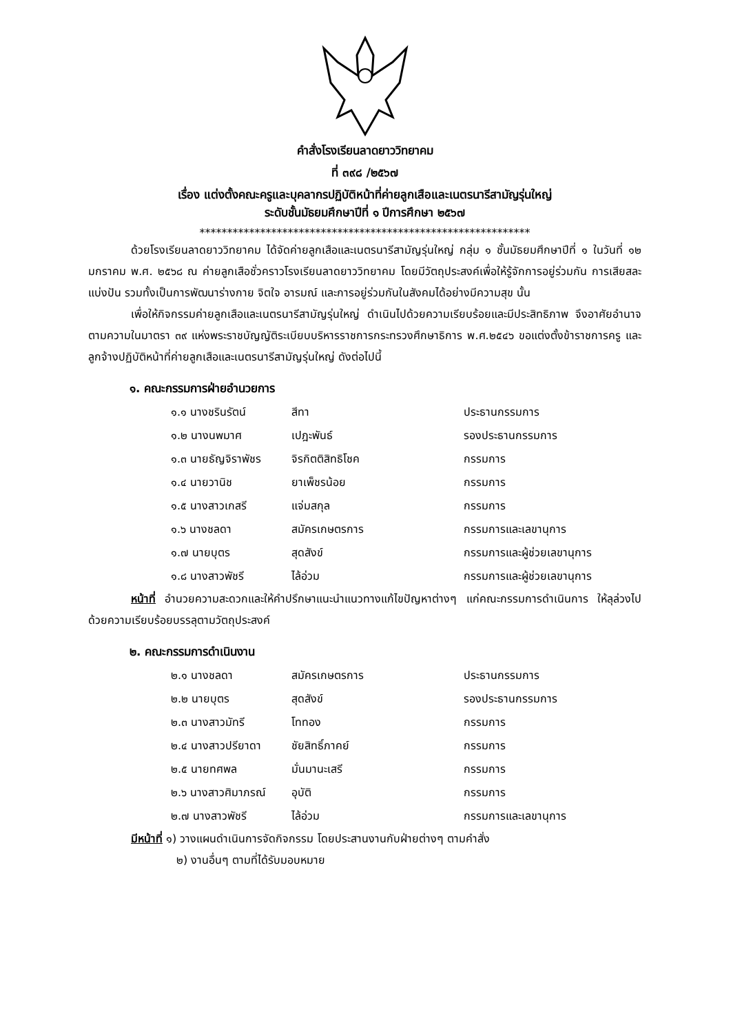คำสั่งโรงเรียนลาดยาววิทยาคม
ที่ ๓๙๘ /๒๕๖๗
เรื่อง แต่งตั้งคณะครูและบุคลากรปฏิบัติหน้าที่ค่ายลูกเสือและเนตรนารีสามัญรุ่นใหญ่
ระดับชั้นมัธยมศึกษาปีที่ ๑ ปีการศึกษา ๒๕๖๗
************************************************************
ด้วยโรงเรียนลาดยาววิทยาคม ได้จัดค่ายลูกเสือและเนตรนารีสามัญรุ่นใหญ่ กลุ่ม ๑ ชั้นมัธยมศึกษาปีที่ ๑ ในวันที่ ๑๒ มกราคม พ.ศ. ๒๕๖๘ ณ ค่ายลูกเสือชั่วคราวโรงเรียนลาดยาววิทยาคม โดยมีวัตถุประสงค์เพื่อให้รู้จักการอยู่ร่วมกัน การเสียสละแบ่งปัน รวมทั้งเป็นการพัฒนาร่างกาย จิตใจ อารมณ์ และการอยู่ร่วมกันในสังคมได้อย่างมีความสุข นั้น
เพื่อให้กิจกรรมค่ายลูกเสือและเนตรนารีสามัญรุ่นใหญ่ ดำเนินไปด้วยความเรียบร้อยและมีประสิทธิภาพ จึงอาศัยอำนาจตามความในมาตรา ๓๙ แห่งพระราชบัญญัติระเบียบบริหารราชการกระทรวงศึกษาธิการ พ.ศ.๒๕๔๖ ขอแต่งตั้งข้าราชการครู และลูกจ้างปฏิบัติหน้าที่ค่ายลูกเสือและเนตรนารีสามัญรุ่นใหญ่ ดังต่อไปนี้
๑. คณะกรรมการฝ่ายอำนวยการ
| ๑.๑ นางชรินรัตน์ | สีทา | ประธานกรรมการ |
| ๑.๒ นางนพมาศ | เปฎะพันธ์ | รองประธานกรรมการ |
| ๑.๓ นายธัญจิราพัชร | จิรกิตติสิทธิโชค | กรรมการ |
| ๑.๔ นายวานิช | ยาเพ็ชรน้อย | กรรมการ |
| ๑.๕ นางสาวเกสรี | แจ่มสกุล | กรรมการ |
| ๑.๖ นางชลดา | สมัครเกษตรการ | กรรมการและเลขานุการ |
| ๑.๗ นายบุตร | สุดสังข์ | กรรมการและผู้ช่วยเลขานุการ |
| ๑.๘ นางสาวพัชรี | ไล้อ่วม | กรรมการและผู้ช่วยเลขานุการ |
หน้าที่ อำนวยความสะดวกและให้คำปรึกษาแนะนำแนวทางแก้ไขปัญหาต่างๆ แก่คณะกรรมการดำเนินการ ให้ลุล่วงไปด้วยความเรียบร้อยบรรลุตามวัตถุประสงค์
๒. คณะกรรมการดำเนินงาน
| ๒.๑ นางชลดา | สมัครเกษตรการ | ประธานกรรมการ |
| ๒.๒ นายบุตร | สุดสังข์ | รองประธานกรรมการ |
| ๒.๓ นางสาวมัทรี | โททอง | กรรมการ |
| ๒.๔ นางสาวปรียาดา | ชัยสิทธิ์ภาคย์ | กรรมการ |
| ๒.๕ นายทศพล | มั่นมานะเสรี | กรรมการ |
| ๒.๖ นางสาวศิมาภรณ์ | อุบัติ | กรรมการ |
| ๒.๗ นางสาวพัชรี | ไล้อ่วม | กรรมการและเลขานุการ |
มีหน้าที่ ๑) วางแผนดำเนินการจัดกิจกรรม โดยประสานงานกับฝ่ายต่างๆ ตามคำสั่ง
๒) งานอื่นๆ ตามที่ได้รับมอบหมาย